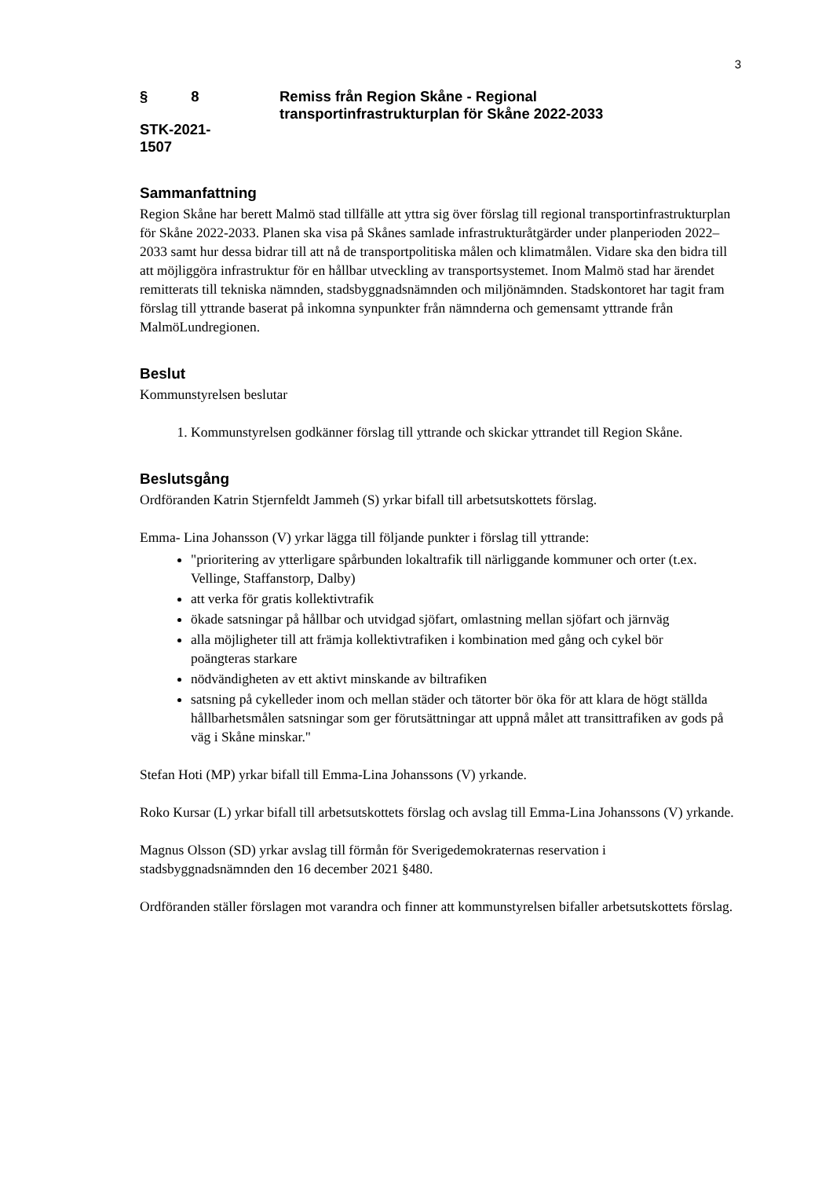3
§ 8
STK-2021-
1507
Remiss från Region Skåne - Regional
transportinfrastrukturplan för Skåne 2022-2033
Sammanfattning
Region Skåne har berett Malmö stad tillfälle att yttra sig över förslag till regional transportinfrastrukturplan för Skåne 2022-2033. Planen ska visa på Skånes samlade infrastrukturåtgärder under planperioden 2022–2033 samt hur dessa bidrar till att nå de transportpolitiska målen och klimatmålen. Vidare ska den bidra till att möjliggöra infrastruktur för en hållbar utveckling av transportsystemet. Inom Malmö stad har ärendet remitterats till tekniska nämnden, stadsbyggnadsnämnden och miljönämnden. Stadskontoret har tagit fram förslag till yttrande baserat på inkomna synpunkter från nämnderna och gemensamt yttrande från MalmöLundregionen.
Beslut
Kommunstyrelsen beslutar
1. Kommunstyrelsen godkänner förslag till yttrande och skickar yttrandet till Region Skåne.
Beslutsgång
Ordföranden Katrin Stjernfeldt Jammeh (S) yrkar bifall till arbetsutskottets förslag.
Emma- Lina Johansson (V) yrkar lägga till följande punkter i förslag till yttrande:
"prioritering av ytterligare spårbunden lokaltrafik till närliggande kommuner och orter (t.ex. Vellinge, Staffanstorp, Dalby)
att verka för gratis kollektivtrafik
ökade satsningar på hållbar och utvidgad sjöfart, omlastning mellan sjöfart och järnväg
alla möjligheter till att främja kollektivtrafiken i kombination med gång och cykel bör
poängteras starkare
nödvändigheten av ett aktivt minskande av biltrafiken
satsning på cykelleder inom och mellan städer och tätorter bör öka för att klara de högt ställda hållbarhetsmålen satsningar som ger förutsättningar att uppnå målet att transittrafiken av gods på väg i Skåne minskar."
Stefan Hoti (MP) yrkar bifall till Emma-Lina Johanssons (V) yrkande.
Roko Kursar (L) yrkar bifall till arbetsutskottets förslag och avslag till Emma-Lina Johanssons (V) yrkande.
Magnus Olsson (SD) yrkar avslag till förmån för Sverigedemokraternas reservation i stadsbyggnadsnämnden den 16 december 2021 §480.
Ordföranden ställer förslagen mot varandra och finner att kommunstyrelsen bifaller arbetsutskottets förslag.